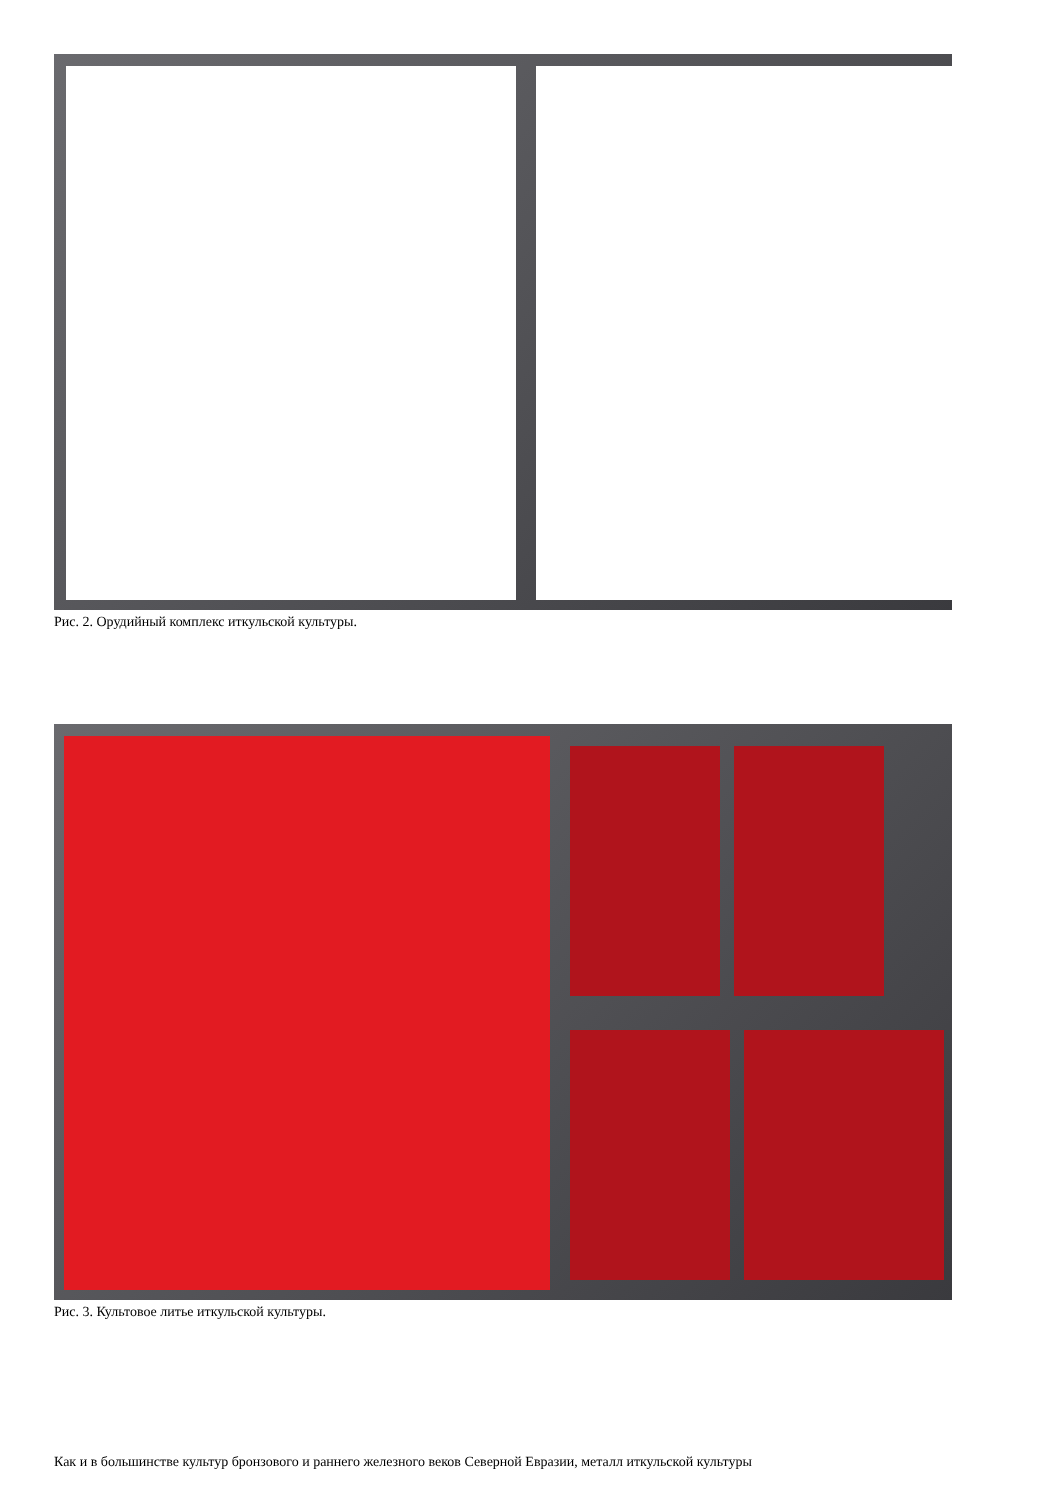Рис. 2. Орудийный комплекс иткульской культуры.
Рис. 3. Культовое литье иткульской культуры.
Как и в большинстве культур бронзового и раннего железного веков Северной Евразии, металл иткульской культуры